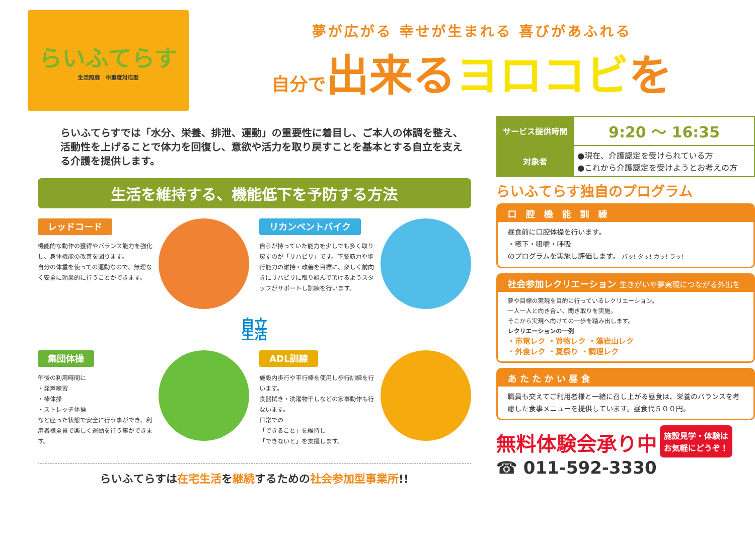らいふてらす
生活照庭　中重度対応型
夢が広がる 幸せが生まれる 喜びがあふれる
自分で出来るヨロコビを
らいふてらすでは「水分、栄養、排泄、運動」の重要性に着目し、ご本人の体調を整え、活動性を上げることで体力を回復し、意欲や活力を取り戻すことを基本とする自立を支える介護を提供します。
生活を維持する、機能低下を予防する方法
レッドコード
機能的な動作の獲得やバランス能力を強化し、身体機能の改善を図ります。
自分の体重を使っての運動なので、無理なく安全に効果的に行うことができます。
リカンベントバイク
自らが持っていた能力を少しでも多く取り戻すのが「リハビリ」です。下肢筋力や歩行能力の維持・改善を目標に、楽しく前向きにリハビリに取り組んで頂けるようスタッフがサポートし訓練を行います。
自立
生活
集団体操
午後の利用時間に
・発声練習
・棒体操
・ストレッチ体操
など座った状態で安全に行う事ができ、利用者様全員で楽しく運動を行う事ができます。
ADL訓練
施設内歩行や平行棒を使用し歩行訓練を行います。
食器拭き・洗濯物干しなどの家事動作も行ないます。
日常での
「できること」を維持し
「できないと」を支援します。
らいふてらすは在宅生活を継続するための社会参加型事業所!!
| サービス提供時間 | 9:20 ～ 16:35 |
| 対象者 | ●現在、介護認定を受けられている方 ●これから介護認定を受けようとお考えの方 |
らいふてらす独自のプログラム
口　腔　機　能　訓　練
昼食前に口腔体操を行います。
・嚥下・咀嚼・呼吸
のプログラムを実施し評価します。 パッ! タッ! カッ! ラッ!
社会参加レクリエーション 生きがいや夢実現につながる外出を
夢や目標の実現を目的に行っているレクリエーション。
一人一人と向き合い、聞き取りを実施。
そこから実現へ向けての一歩を踏み出します。
レクリエーションの一例
・市電レク ・買物レク ・藻岩山レク
・外食レク ・夏祭り ・調理レク
あ た た か い 昼 食
職員も交えてご利用者様と一緒に召し上がる昼食は、栄養のバランスを考慮した食事メニューを提供しています。昼食代５００円。
無料体験会承り中 施設見学・体験は
お気軽にどうぞ！
☎ 011-592-3330